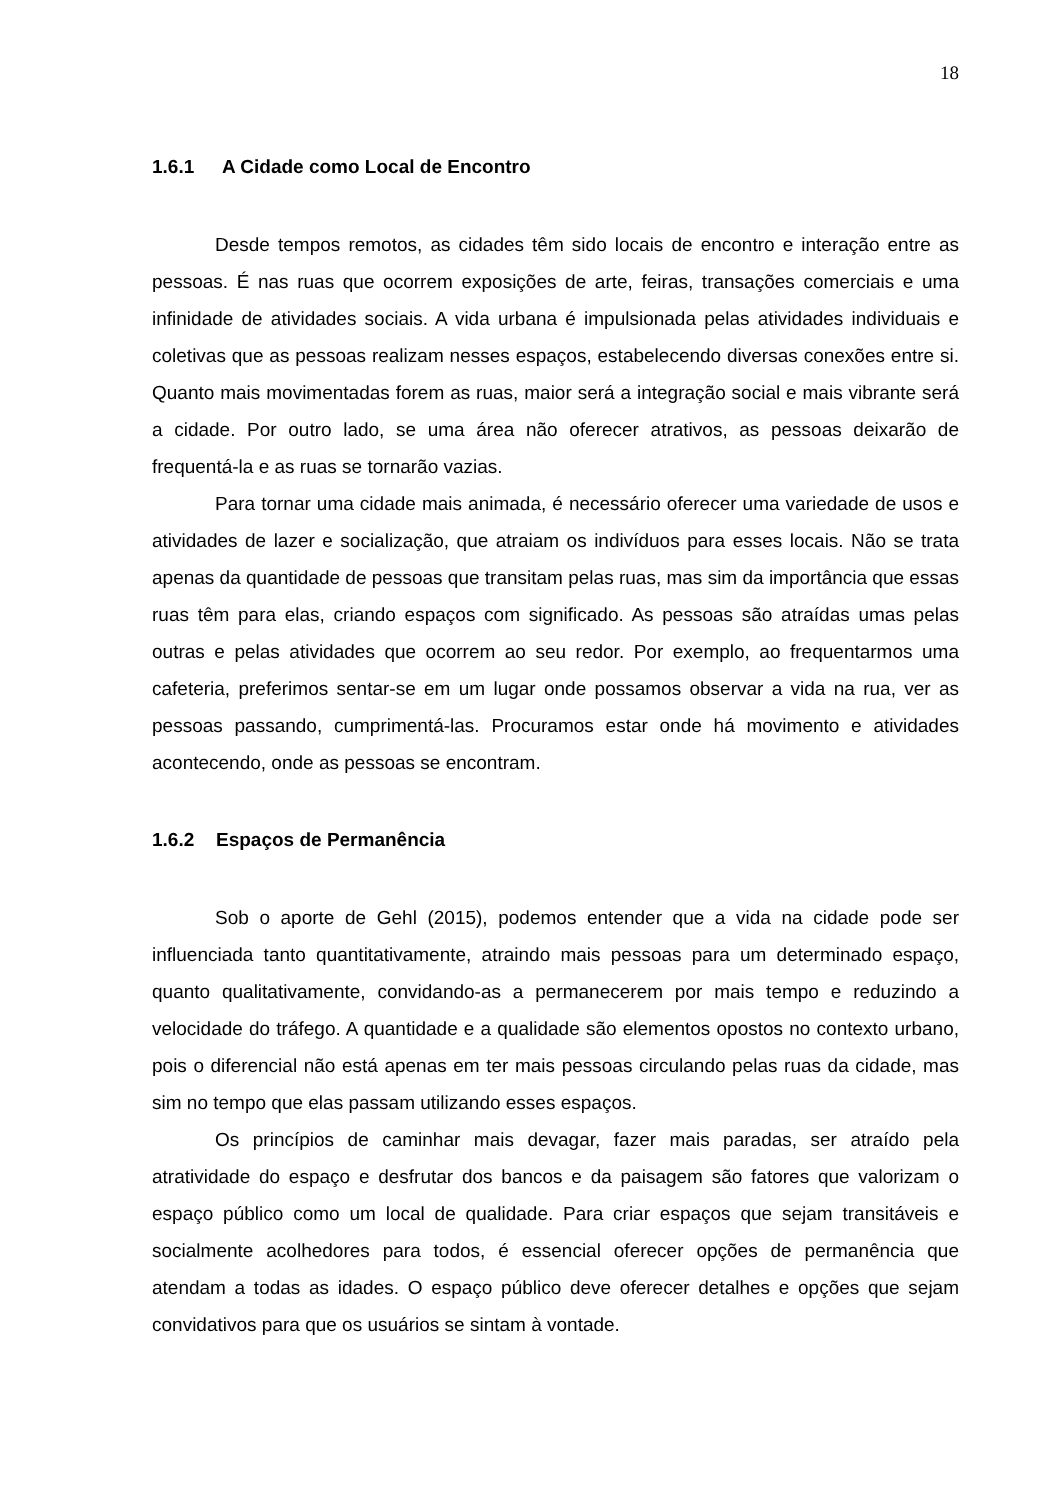18
1.6.1 A Cidade como Local de Encontro
Desde tempos remotos, as cidades têm sido locais de encontro e interação entre as pessoas. É nas ruas que ocorrem exposições de arte, feiras, transações comerciais e uma infinidade de atividades sociais. A vida urbana é impulsionada pelas atividades individuais e coletivas que as pessoas realizam nesses espaços, estabelecendo diversas conexões entre si. Quanto mais movimentadas forem as ruas, maior será a integração social e mais vibrante será a cidade. Por outro lado, se uma área não oferecer atrativos, as pessoas deixarão de frequentá-la e as ruas se tornarão vazias.
Para tornar uma cidade mais animada, é necessário oferecer uma variedade de usos e atividades de lazer e socialização, que atraiam os indivíduos para esses locais. Não se trata apenas da quantidade de pessoas que transitam pelas ruas, mas sim da importância que essas ruas têm para elas, criando espaços com significado. As pessoas são atraídas umas pelas outras e pelas atividades que ocorrem ao seu redor. Por exemplo, ao frequentarmos uma cafeteria, preferimos sentar-se em um lugar onde possamos observar a vida na rua, ver as pessoas passando, cumprimentá-las. Procuramos estar onde há movimento e atividades acontecendo, onde as pessoas se encontram.
1.6.2 Espaços de Permanência
Sob o aporte de Gehl (2015), podemos entender que a vida na cidade pode ser influenciada tanto quantitativamente, atraindo mais pessoas para um determinado espaço, quanto qualitativamente, convidando-as a permanecerem por mais tempo e reduzindo a velocidade do tráfego. A quantidade e a qualidade são elementos opostos no contexto urbano, pois o diferencial não está apenas em ter mais pessoas circulando pelas ruas da cidade, mas sim no tempo que elas passam utilizando esses espaços.
Os princípios de caminhar mais devagar, fazer mais paradas, ser atraído pela atratividade do espaço e desfrutar dos bancos e da paisagem são fatores que valorizam o espaço público como um local de qualidade. Para criar espaços que sejam transitáveis e socialmente acolhedores para todos, é essencial oferecer opções de permanência que atendam a todas as idades. O espaço público deve oferecer detalhes e opções que sejam convidativos para que os usuários se sintam à vontade.